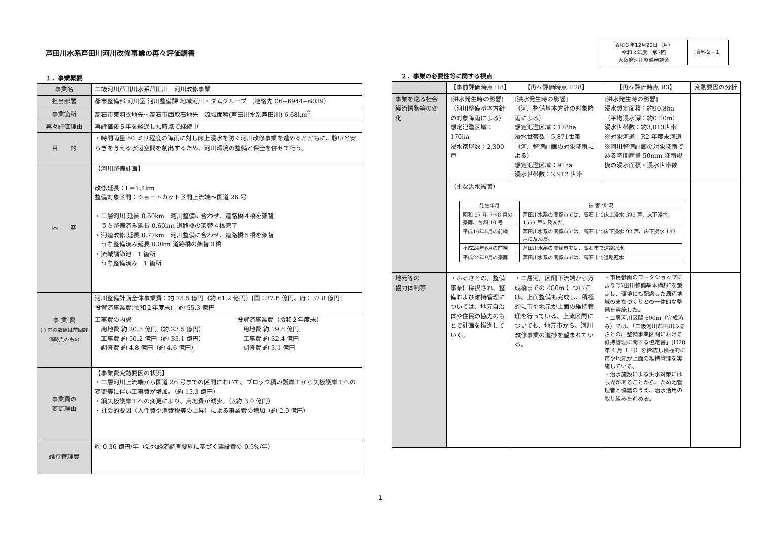令和３年12月20日（月）
令和３年度　第3回
大阪府河川整備審議会
資料２−１
芦田川水系芦田川河川改修事業の再々評価調書
１．事業概要
| 事業名 | 二級河川芦田川水系芦田川 河川改修事業 |
| 担当部署 | 都市整備部 河川室 河川整備課 地域河川・ダムグループ （連絡先 06−6944−6039） |
| 事業箇所 | 高石市東羽衣地先～高石市西取石地先 流域面積(芦田川水系芦田川) 6.68km<sup>2</sup> |
| 再々評価理由 | 再評価後５年を経過した時点で継続中 |
| 目 的 | ・時間雨量 80 ミリ程度の降雨に対し床上浸水を防ぐ河川改修事業を進めるとともに、憩いと安らぎを与える水辺空間を創出するため、河川環境の整備と保全を併せて行う。 |
| 内 容 | 【河川整備計画】 改修延長：L＝1.4km 整備対象区間：ショートカット区間上流端～国道 26 号 ・二層河川 延長 0.60km 河川整備に合わせ、道路橋４橋を架替 うち整備済み延長 0.60km 道路橋の架替４橋完了 ・河道改修 延長 0.77km 河川整備に合わせ、道路橋５橋を架替 うち整備済み延長 0.0km 道路橋の架替０橋 ・流域調節池 1 箇所 うち整備済み 1 箇所 |
| 事 業 費 ( ) 内の数値は前回評価時点のもの | 河川整備計画全体事業費：約 75.5 億円（約 61.2 億円）[国：37.8 億円、府：37.8 億円] 投資済事業費(令和２年度末)：約 55.3 億円 |
| | 工事費の内訳 用地費 約 20.5 億円（約 23.5 億円） 工事費 約 50.2 億円（約 33.1 億円） 調査費 約 4.8 億円（約 4.6 億円） 投資済事業費（令和２年度末） 用地費 約 19.8 億円 工事費 約 32.4 億円 調査費 約 3.1 億円 |
| 事業費の 変更理由 | 【事業費変動要因の状況】 ・二層河川上流端から国道 26 号までの区間において、ブロック積み護岸工から矢板護岸工への変更等に伴い工事費が増加。（約 15.3 億円） ・鋼矢板護岸工への変更により、用地費が減少。（△約 3.0 億円） ・社会的要因（人件費や消費税等の上昇）による事業費の増加（約 2.0 億円） |
| 維持管理費 | 約 0.36 億円/年（治水経済調査要綱に基づく建設費の 0.5%/年） |
.
２．事業の必要性等に関する視点
| | 【事前評価時点 H8】 | 【再々評価時点 H28】 | 【再々評価時点 R3】 | 変動要因の分析 |
| --- | --- | --- | --- | --- |
| 事業を巡る社会経済情勢等の変化 | [洪水発生時の影響] （河川整備基本方針の対象降雨による） 想定氾濫区域：170ha 浸水家屋数：2,300戸 | [洪水発生時の影響] （河川整備基本方針の対象降雨による） 想定氾濫区域：178ha 浸水世帯数：5,871世帯 （河川整備計画の対象降雨による） 想定氾濫区域：91ha 浸水世帯数：2,912 世帯 | [洪水発生時の影響] 浸水想定面積：約90.8ha （平均浸水深：約0.10m） 浸水世帯数：約3,013世帯 ※対象河道：R2 年度末河道 ※河川整備計画の対象降雨である時間雨量 50mm 降雨規模の浸水面積・浸水世帯数 | |
| | （主な洪水被害） / 発生年月 / 被 害 状 況 / / 昭和 57 年 7～8 月の豪雨、台風 10 号 / 芦田川水系の関係市では、高石市で床上浸水 395 戸、床下浸水 1559 戸に及んだ。 / / 平成16年5月の前線 / 芦田川水系の関係市では、高石市で床下浸水 92 戸、床下浸水 183 戸に及んだ。 / / 平成24年6月の前線 / 芦田川水系の関係市では、高石市で道路冠水 / / 平成24年9月の豪雨 / 芦田川水系の関係市では、高石市で道路冠水 / | | | |
| 地元等の 協力体制等 | ・ふるさとの川整備事業に採択され、整備および維持管理については、地元自治体や住民の協力のもとで計画を推進していく。 | ・二層河川区間下流端から万成橋までの 400m については、上面整備も完成し、積極的に市や地元が上面の維持管理を行っている。上流区間についても、地元市から、河川改修事業の進捗を望まれている。 | ・市民参画のワークショップにより“芦田川整備基本構想”を策定し、環境にも配慮した周辺地域のまちづくりとの一体的な整備を実施した。 ・二層河川区間 600m（完成済み）では、「二級河川芦田川ふるさとの川整備事業区間における維持管理に関する協定書」(H28 年 4 月 1 日）を締結し積極的に市や地元が上面の維持管理を実施している。 ・治水施設による洪水対策には限界があることから、ため池管理者と協議のうえ、治水活用の取り組みを進める。 | |
1